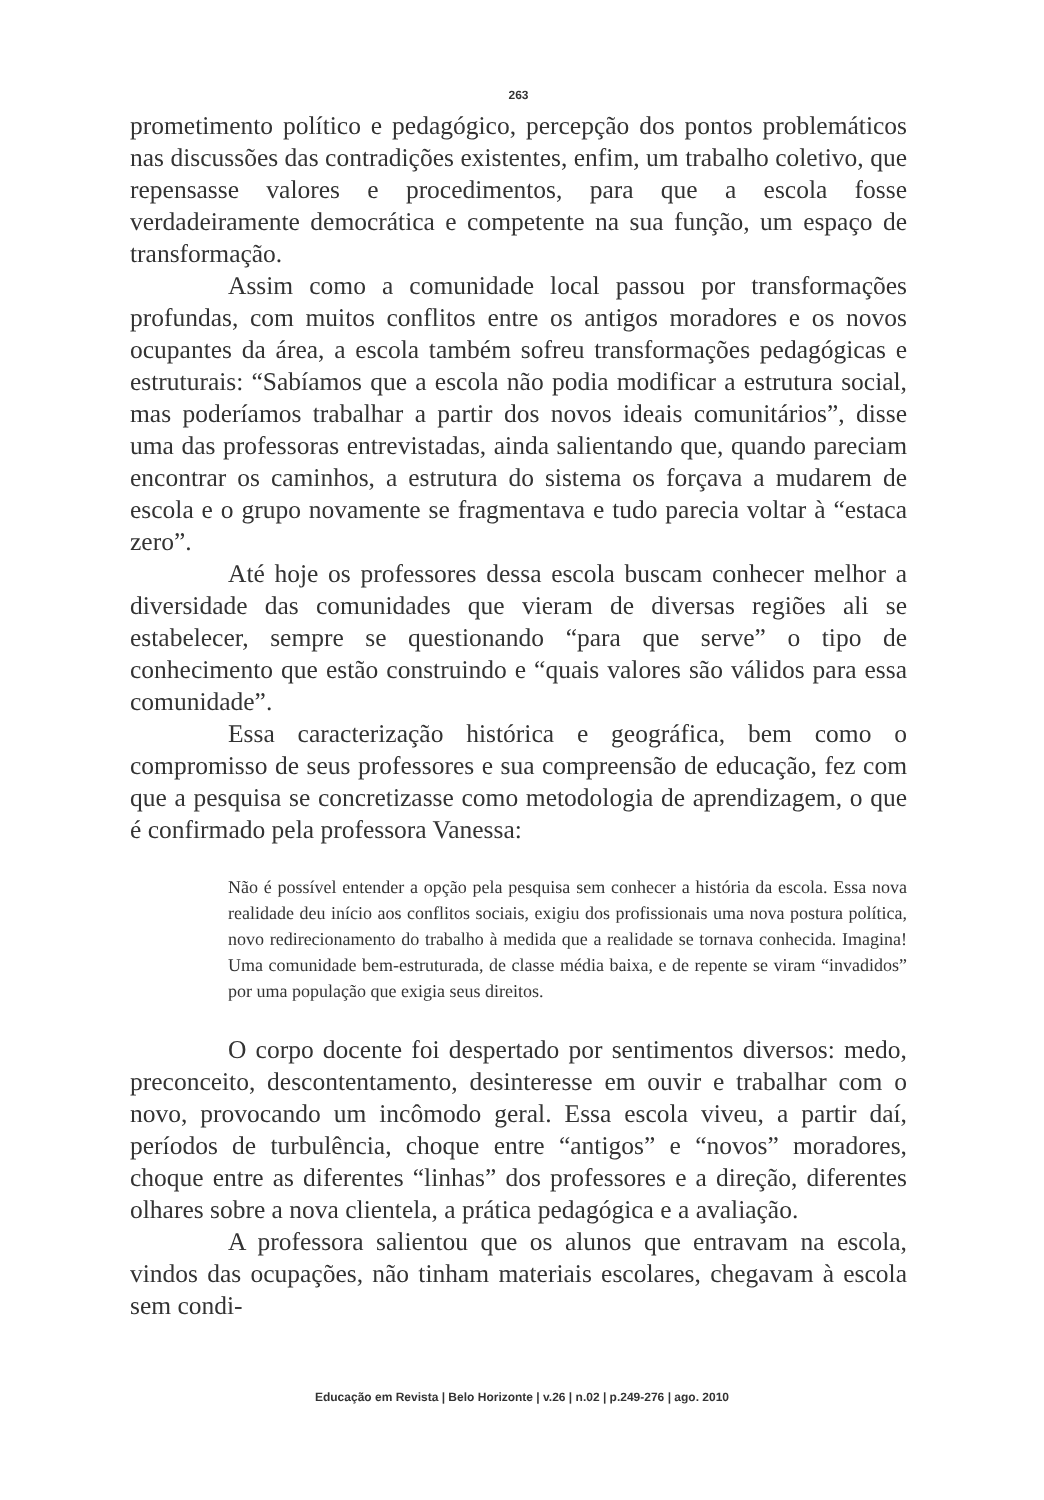263
prometimento político e pedagógico, percepção dos pontos problemáticos nas discussões das contradições existentes, enfim, um trabalho coletivo, que repensasse valores e procedimentos, para que a escola fosse verdadeiramente democrática e competente na sua função, um espaço de transformação.
Assim como a comunidade local passou por transformações profundas, com muitos conflitos entre os antigos moradores e os novos ocupantes da área, a escola também sofreu transformações pedagógicas e estruturais: “Sabíamos que a escola não podia modificar a estrutura social, mas poderíamos trabalhar a partir dos novos ideais comunitários”, disse uma das professoras entrevistadas, ainda salientando que, quando pareciam encontrar os caminhos, a estrutura do sistema os forçava a mudarem de escola e o grupo novamente se fragmentava e tudo parecia voltar à “estaca zero”.
Até hoje os professores dessa escola buscam conhecer melhor a diversidade das comunidades que vieram de diversas regiões ali se estabelecer, sempre se questionando “para que serve” o tipo de conhecimento que estão construindo e “quais valores são válidos para essa comunidade”.
Essa caracterização histórica e geográfica, bem como o compromisso de seus professores e sua compreensão de educação, fez com que a pesquisa se concretizasse como metodologia de aprendizagem, o que é confirmado pela professora Vanessa:
Não é possível entender a opção pela pesquisa sem conhecer a história da escola. Essa nova realidade deu início aos conflitos sociais, exigiu dos profissionais uma nova postura política, novo redirecionamento do trabalho à medida que a realidade se tornava conhecida. Imagina! Uma comunidade bem-estruturada, de classe média baixa, e de repente se viram “invadidos” por uma população que exigia seus direitos.
O corpo docente foi despertado por sentimentos diversos: medo, preconceito, descontentamento, desinteresse em ouvir e trabalhar com o novo, provocando um incômodo geral. Essa escola viveu, a partir daí, períodos de turbulência, choque entre “antigos” e “novos” moradores, choque entre as diferentes “linhas” dos professores e a direção, diferentes olhares sobre a nova clientela, a prática pedagógica e a avaliação.
A professora salientou que os alunos que entravam na escola, vindos das ocupações, não tinham materiais escolares, chegavam à escola sem condi-
Educação em Revista | Belo Horizonte | v.26 | n.02 | p.249-276 | ago. 2010